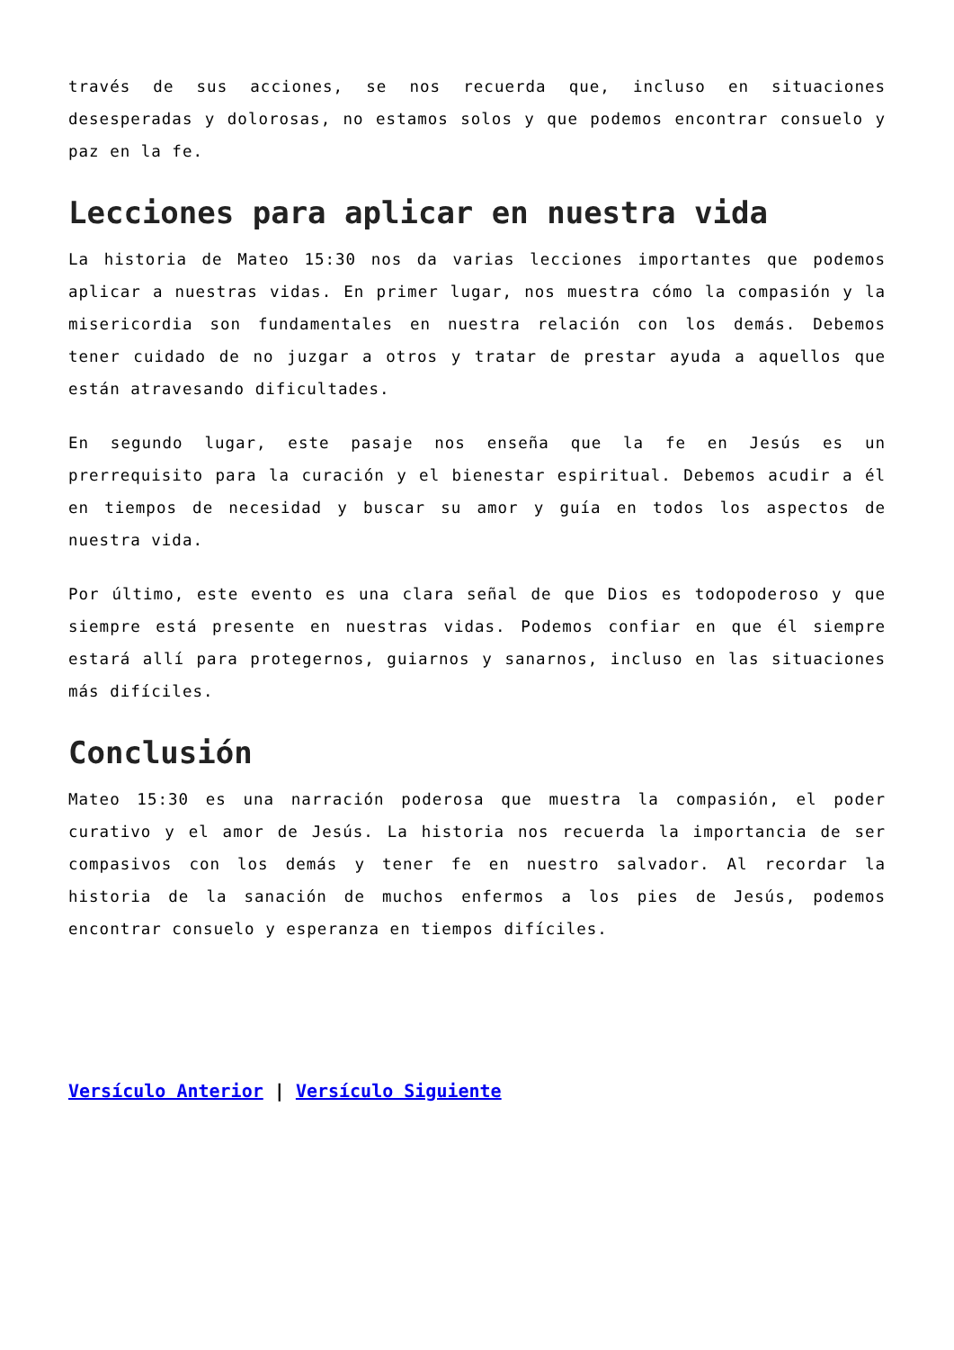través de sus acciones, se nos recuerda que, incluso en situaciones desesperadas y dolorosas, no estamos solos y que podemos encontrar consuelo y paz en la fe.
Lecciones para aplicar en nuestra vida
La historia de Mateo 15:30 nos da varias lecciones importantes que podemos aplicar a nuestras vidas. En primer lugar, nos muestra cómo la compasión y la misericordia son fundamentales en nuestra relación con los demás. Debemos tener cuidado de no juzgar a otros y tratar de prestar ayuda a aquellos que están atravesando dificultades.
En segundo lugar, este pasaje nos enseña que la fe en Jesús es un prerrequisito para la curación y el bienestar espiritual. Debemos acudir a él en tiempos de necesidad y buscar su amor y guía en todos los aspectos de nuestra vida.
Por último, este evento es una clara señal de que Dios es todopoderoso y que siempre está presente en nuestras vidas. Podemos confiar en que él siempre estará allí para protegernos, guiarnos y sanarnos, incluso en las situaciones más difíciles.
Conclusión
Mateo 15:30 es una narración poderosa que muestra la compasión, el poder curativo y el amor de Jesús. La historia nos recuerda la importancia de ser compasivos con los demás y tener fe en nuestro salvador. Al recordar la historia de la sanación de muchos enfermos a los pies de Jesús, podemos encontrar consuelo y esperanza en tiempos difíciles.
Versículo Anterior | Versículo Siguiente